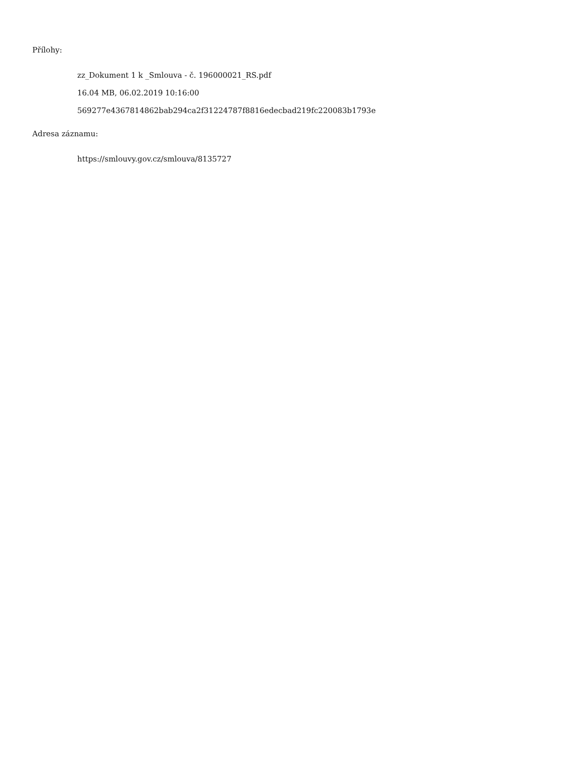Přílohy:
zz_Dokument 1 k _Smlouva - č. 196000021_RS.pdf
16.04 MB, 06.02.2019 10:16:00
569277e4367814862bab294ca2f31224787f8816edecbad219fc220083b1793e
Adresa záznamu:
https://smlouvy.gov.cz/smlouva/8135727